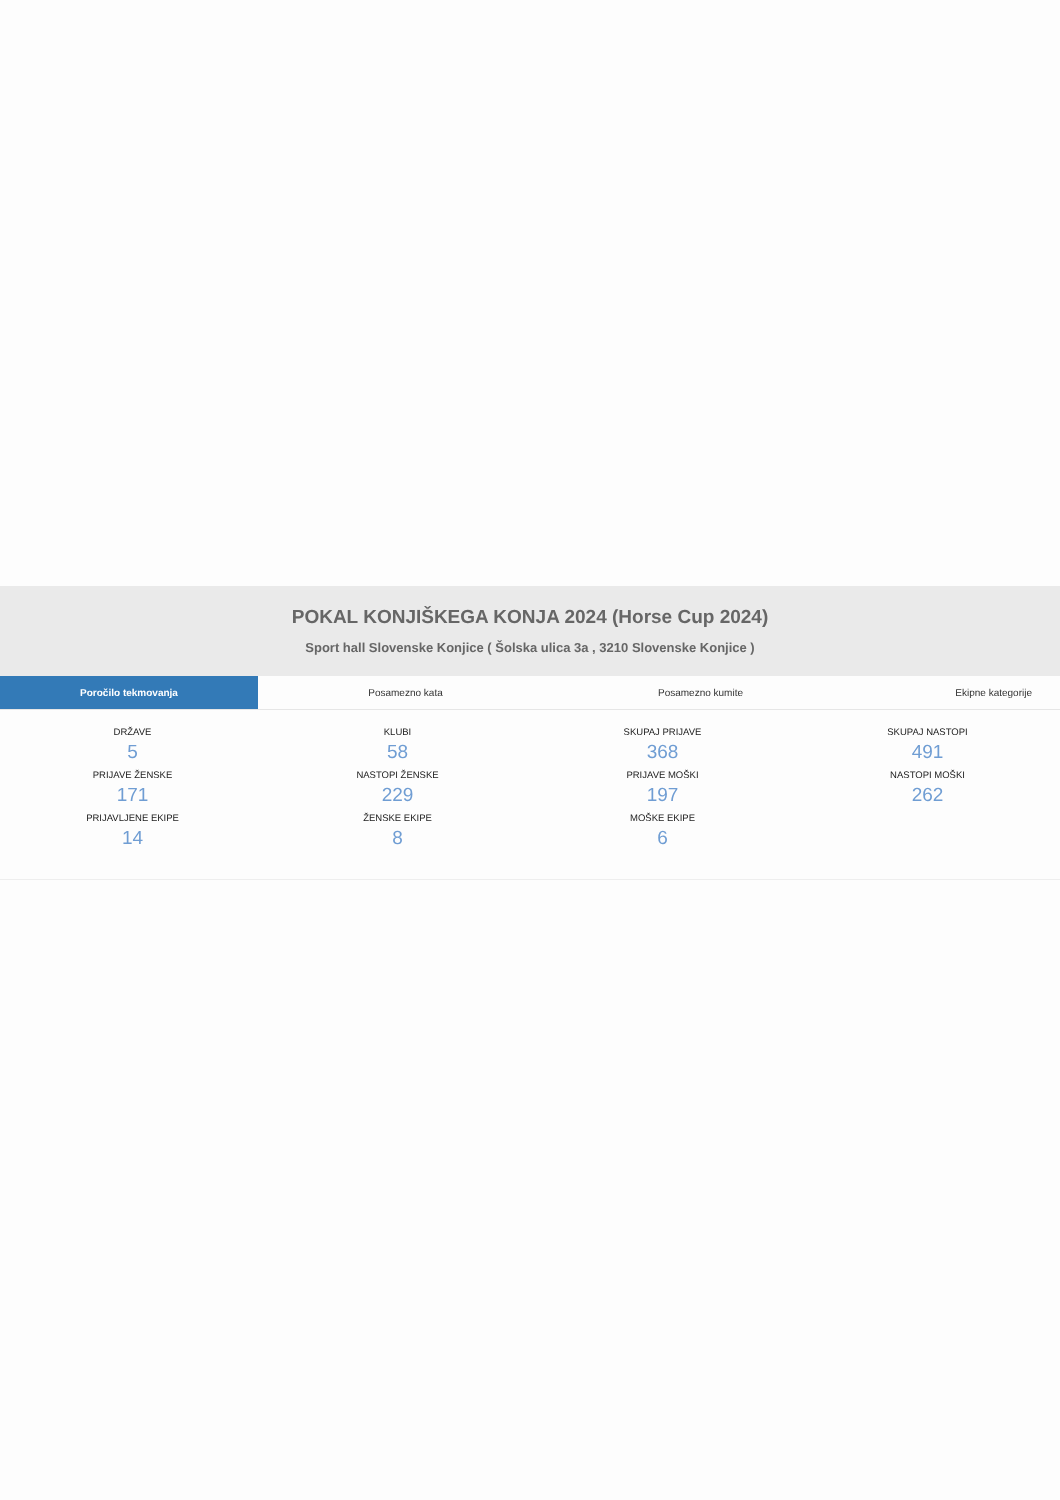POKAL KONJIŠKEGA KONJA 2024 (Horse Cup 2024)
Sport hall Slovenske Konjice ( Šolska ulica 3a , 3210 Slovenske Konjice )
Poročilo tekmovanja Posamezno kata Posamezno kumite Ekipne kategorije
| DRŽAVE 5 | KLUBI 58 | SKUPAJ PRIJAVE 368 | SKUPAJ NASTOPI 491 |
| PRIJAVE ŽENSKE 171 | NASTOPI ŽENSKE 229 | PRIJAVE MOŠKI 197 | NASTOPI MOŠKI 262 |
| PRIJAVLJENE EKIPE 14 | ŽENSKE EKIPE 8 | MOŠKE EKIPE 6 | |